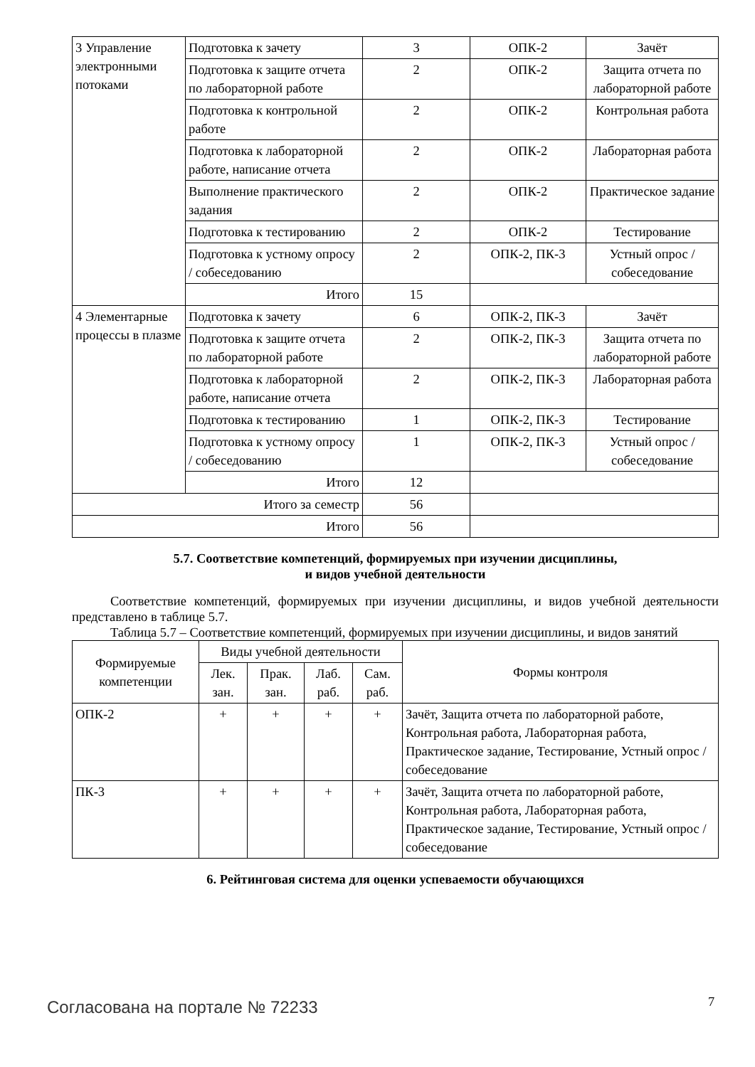| 3 Управление электронными потоками | Подготовка к зачету | 3 | ОПК-2 | Зачёт |
| | Подготовка к защите отчета по лабораторной работе | 2 | ОПК-2 | Защита отчета по лабораторной работе |
| | Подготовка к контрольной работе | 2 | ОПК-2 | Контрольная работа |
| | Подготовка к лабораторной работе, написание отчета | 2 | ОПК-2 | Лабораторная работа |
| | Выполнение практического задания | 2 | ОПК-2 | Практическое задание |
| | Подготовка к тестированию | 2 | ОПК-2 | Тестирование |
| | Подготовка к устному опросу / собеседованию | 2 | ОПК-2, ПК-3 | Устный опрос / собеседование |
| | Итого | 15 | | |
| 4 Элементарные процессы в плазме | Подготовка к зачету | 6 | ОПК-2, ПК-3 | Зачёт |
| | Подготовка к защите отчета по лабораторной работе | 2 | ОПК-2, ПК-3 | Защита отчета по лабораторной работе |
| | Подготовка к лабораторной работе, написание отчета | 2 | ОПК-2, ПК-3 | Лабораторная работа |
| | Подготовка к тестированию | 1 | ОПК-2, ПК-3 | Тестирование |
| | Подготовка к устному опросу / собеседованию | 1 | ОПК-2, ПК-3 | Устный опрос / собеседование |
| | Итого | 12 | | |
| Итого за семестр | | 56 | | |
| Итого | | 56 | | |
5.7. Соответствие компетенций, формируемых при изучении дисциплины,
и видов учебной деятельности
Соответствие компетенций, формируемых при изучении дисциплины, и видов учебной деятельности представлено в таблице 5.7.
Таблица 5.7 – Соответствие компетенций, формируемых при изучении дисциплины, и видов занятий
| Формируемые компетенции | Виды учебной деятельности | | | | Формы контроля |
| --- | --- | --- | --- | --- | --- |
| | Лек. зан. | Прак. зан. | Лаб. раб. | Сам. раб. | |
| ОПК-2 | + | + | + | + | Зачёт, Защита отчета по лабораторной работе, Контрольная работа, Лабораторная работа, Практическое задание, Тестирование, Устный опрос / собеседование |
| ПК-3 | + | + | + | + | Зачёт, Защита отчета по лабораторной работе, Контрольная работа, Лабораторная работа, Практическое задание, Тестирование, Устный опрос / собеседование |
6. Рейтинговая система для оценки успеваемости обучающихся
Согласована на портале № 72233 7